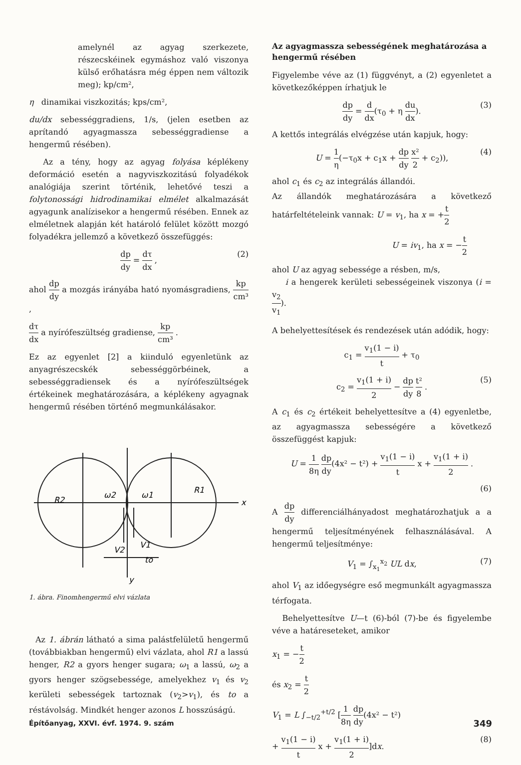amelynél az agyag szerkezete, részecskéinek egymáshoz való viszonya külső erőhatásra még éppen nem változik meg); kp/cm²,
η dinamikai viszkozitás; kps/cm²,
du/dx sebességgradiens, 1/s, (jelen esetben az aprítandó agyagmassza sebességgradiense a hengermű résében).
Az a tény, hogy az agyag folyása képlékeny deformáció esetén a nagyviszkozitású folyadékok analógiája szerint történik, lehetővé teszi a folytonossági hidrodinamikai elmélet alkalmazását agyagunk analízisekor a hengermű résében. Ennek az elméletnek alapján két határoló felület között mozgó folyadékra jellemző a következő összefüggés:
dp dy = dτ dx , (2)
ahol dp dy a mozgás irányába ható nyomásgradiens, kp cm³ ,
dτ dx a nyírófeszültség gradiense, kp cm³ .
Ez az egyenlet [2] a kiinduló egyenletünk az anyagrészecskék sebességgörbéinek, a sebességgradiensek és a nyírófeszültségek értékeinek meghatározására, a képlékeny agyagnak hengermű résében történő megmunkálásakor.
R2
R1
ω2
ω1
x
V2
V1
to
y
1. ábra. Finomhengermű elvi vázlata
Az 1. ábrán látható a sima palástfelületű hengermű (továbbiakban hengermű) elvi vázlata, ahol R1 a lassú henger, R2 a gyors henger sugara; ω<sub>1</sub> a lassú, ω<sub>2</sub> a gyors henger szögsebessége, amelyekhez v<sub>1</sub> és v<sub>2</sub> kerületi sebességek tartoznak (v<sub>2</sub>>v<sub>1</sub>), és to a réstávolság. Mindkét henger azonos L hosszúságú.
Az agyagmassza sebességének meghatározása a hengermű résében
Figyelembe véve az (1) függvényt, a (2) egyenletet a következőképpen írhatjuk le
dp dy = d dx(τ<sub>0</sub> + η du dx). (3)
A kettős integrálás elvégzése után kapjuk, hogy:
U = 1 η(−τ<sub>0</sub>x + c<sub>1</sub>x + dp dy x² 2 + c<sub>2</sub>)), (4)
ahol c<sub>1</sub> és c<sub>2</sub> az integrálás állandói.
Az állandók meghatározására a következő határfeltételeink vannak: U = v<sub>1</sub>, ha x = +t 2
U = iv<sub>1</sub>, ha x = −t 2
ahol U az agyag sebessége a résben, m/s,
i a hengerek kerületi sebességeinek viszonya (i = v<sub>2</sub> v<sub>1</sub>).
A behelyettesítések és rendezések után adódik, hogy:
c<sub>1</sub> = v<sub>1</sub>(1 − i) t + τ<sub>0</sub>
c<sub>2</sub> = v<sub>1</sub>(1 + i) 2 − dp dy t² 8 . (5)
A c<sub>1</sub> és c<sub>2</sub> értékeit behelyettesítve a (4) egyenletbe, az agyagmassza sebességére a következő összefüggést kapjuk:
U = 1 8η dp dy(4x² − t²) + v<sub>1</sub>(1 − i) t x + v<sub>1</sub>(1 + i) 2 .
(6)
A dp dy differenciálhányadost meghatározhatjuk a a hengermű teljesítményének felhasználásával. A hengermű teljesítménye:
V<sub>1</sub> = ∫<sub>x<sub>1</sub></sub><sup>x<sub>2</sub></sup> UL dx, (7)
ahol V<sub>1</sub> az időegységre eső megmunkált agyagmassza térfogata.
Behelyettesítve U—t (6)-ból (7)-be és figyelembe véve a határeseteket, amikor
x<sub>1</sub> = −t 2
és x<sub>2</sub> = t 2
V<sub>1</sub> = L ∫<sub>−t/2</sub><sup>+t/2</sup> [1 8η dp dy(4x² − t²)
+ v<sub>1</sub>(1 − i) t x + v<sub>1</sub>(1 + i) 2]dx. (8)
Építőanyag, XXVI. évf. 1974. 9. szám 349